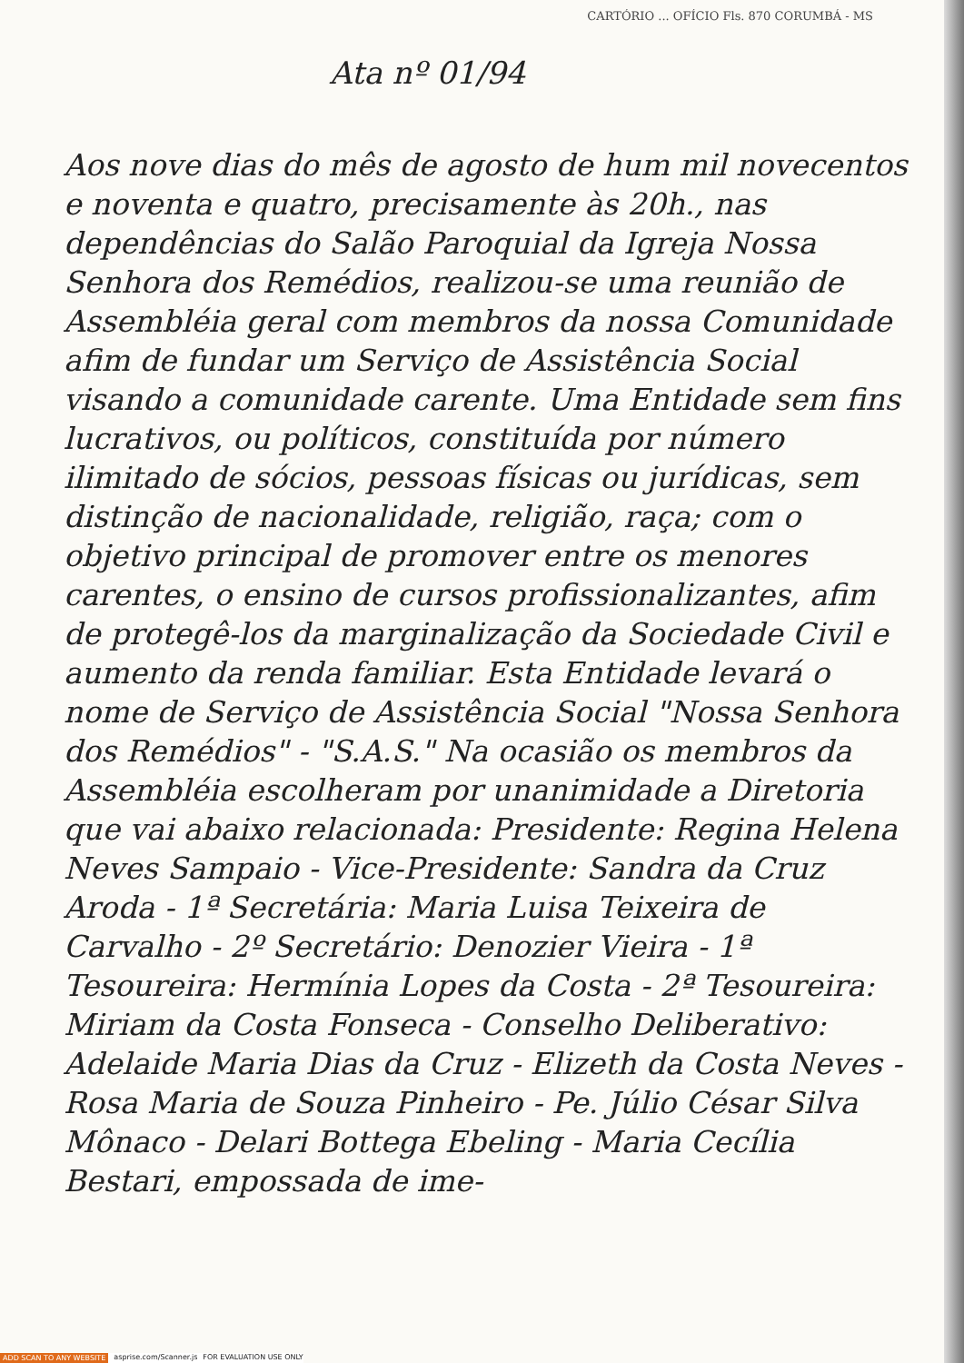CARTÓRIO ... OFÍCIO Fls. 870 CORUMBÁ - MS
Ata nº 01/94
Aos nove dias do mês de agosto de hum mil novecentos e noventa e quatro, precisamente às 20h., nas dependências do Salão Paroquial da Igreja Nossa Senhora dos Remédios, realizou-se uma reunião de Assembléia geral com membros da nossa Comunidade afim de fundar um Serviço de Assistência Social visando a comunidade carente. Uma Entidade sem fins lucrativos, ou políticos, constituída por número ilimitado de sócios, pessoas físicas ou jurídicas, sem distinção de nacionalidade, religião, raça; com o objetivo principal de promover entre os menores carentes, o ensino de cursos profissionalizantes, afim de protegê-los da marginalização da Sociedade Civil e aumento da renda familiar. Esta Entidade levará o nome de Serviço de Assistência Social "Nossa Senhora dos Remédios" - "S.A.S." Na ocasião os membros da Assembléia escolheram por unanimidade a Diretoria que vai abaixo relacionada: Presidente: Regina Helena Neves Sampaio - Vice-Presidente: Sandra da Cruz Aroda - 1ª Secretária: Maria Luisa Teixeira de Carvalho - 2º Secretário: Denozier Vieira - 1ª Tesoureira: Hermínia Lopes da Costa - 2ª Tesoureira: Miriam da Costa Fonseca - Conselho Deliberativo: Adelaide Maria Dias da Cruz - Elizeth da Costa Neves - Rosa Maria de Souza Pinheiro - Pe. Júlio César Silva Mônaco - Delari Bottega Ebeling - Maria Cecília Bestari, empossada de ime-
ADD SCAN TO ANY WEBSITE asprise.com/Scanner.js FOR EVALUATION USE ONLY